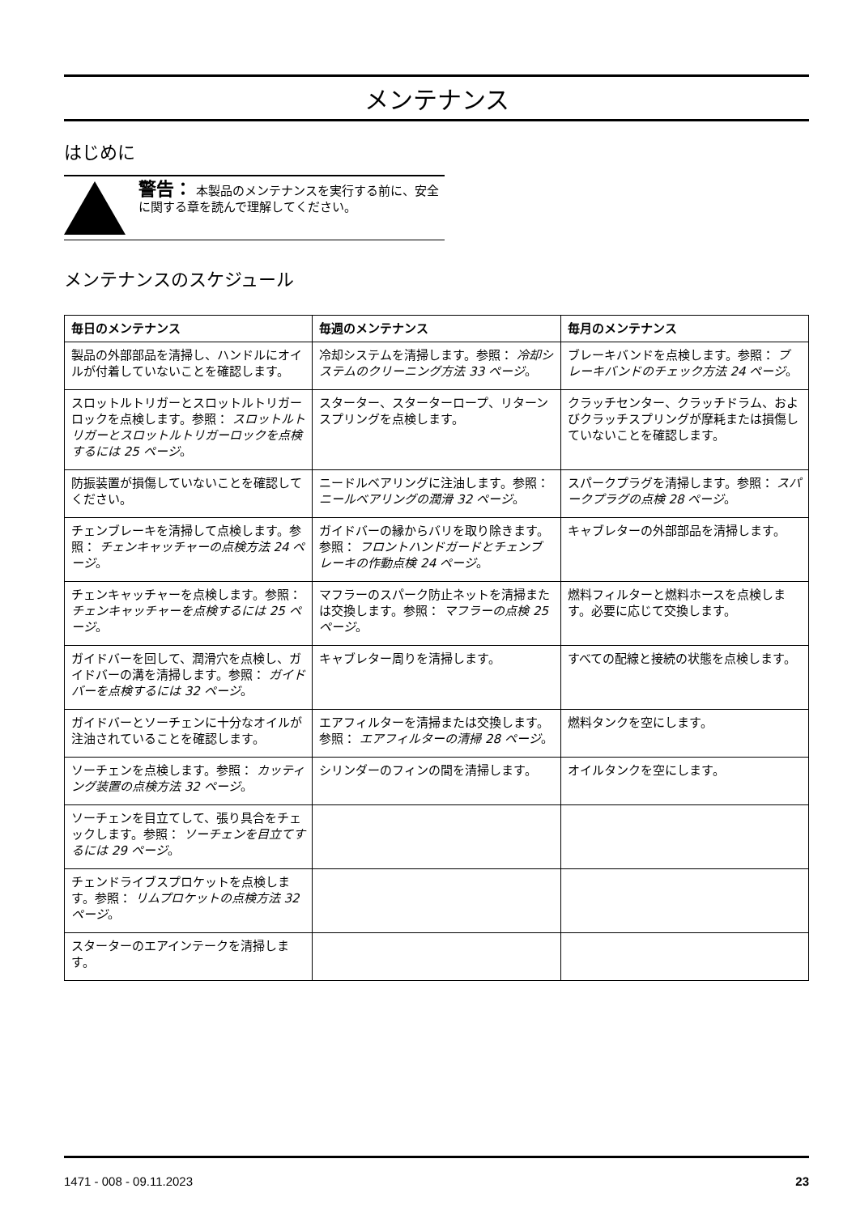メンテナンス
はじめに
警告： 本製品のメンテナンスを実行する前に、安全に関する章を読んで理解してください。
メンテナンスのスケジュール
| 毎日のメンテナンス | 毎週のメンテナンス | 毎月のメンテナンス |
| --- | --- | --- |
| 製品の外部部品を清掃し、ハンドルにオイルが付着していないことを確認します。 | 冷却システムを清掃します。参照： 冷却システムのクリーニング方法 33 ページ 。 | ブレーキバンドを点検します。参照： ブレーキバンドのチェック方法 24 ページ 。 |
| スロットルトリガーとスロットルトリガーロックを点検します。参照： スロットルトリガーとスロットルトリガーロックを点検するには 25 ページ 。 | スターター、スターターロープ、リターンスプリングを点検します。 | クラッチセンター、クラッチドラム、およびクラッチスプリングが摩耗または損傷していないことを確認します。 |
| 防振装置が損傷していないことを確認してください。 | ニードルベアリングに注油します。参照： ニールベアリングの潤滑 32 ページ 。 | スパークプラグを清掃します。参照： スパークプラグの点検 28 ページ 。 |
| チェンブレーキを清掃して点検します。参照： チェンキャッチャーの点検方法 24 ページ 。 | ガイドバーの縁からバリを取り除きます。参照： フロントハンドガードとチェンブレーキの作動点検 24 ページ 。 | キャブレターの外部部品を清掃します。 |
| チェンキャッチャーを点検します。参照： チェンキャッチャーを点検するには 25 ページ 。 | マフラーのスパーク防止ネットを清掃または交換します。参照： マフラーの点検 25 ページ 。 | 燃料フィルターと燃料ホースを点検します。必要に応じて交換します。 |
| ガイドバーを回して、潤滑穴を点検し、ガイドバーの溝を清掃します。参照： ガイドバーを点検するには 32 ページ 。 | キャブレター周りを清掃します。 | すべての配線と接続の状態を点検します。 |
| ガイドバーとソーチェンに十分なオイルが注油されていることを確認します。 | エアフィルターを清掃または交換します。参照： エアフィルターの清掃 28 ページ 。 | 燃料タンクを空にします。 |
| ソーチェンを点検します。参照： カッティング装置の点検方法 32 ページ 。 | シリンダーのフィンの間を清掃します。 | オイルタンクを空にします。 |
| ソーチェンを目立てして、張り具合をチェックします。参照： ソーチェンを目立てするには 29 ページ 。 | | |
| チェンドライブスプロケットを点検します。参照： リムプロケットの点検方法 32 ページ 。 | | |
| スターターのエアインテークを清掃します。 | | |
1471 - 008 - 09.11.2023 23